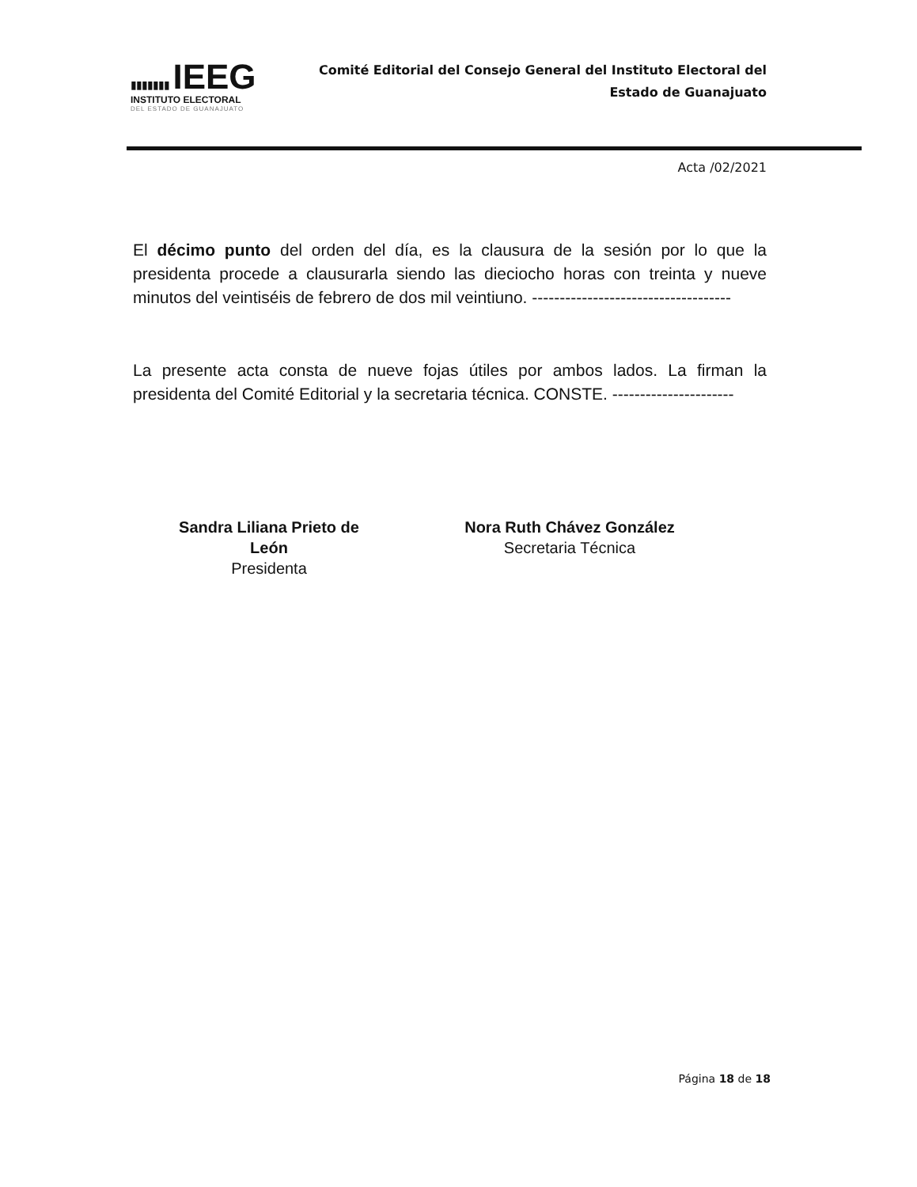▮▮▮▮▮▮▮ IEEG
INSTITUTO ELECTORAL
DEL ESTADO DE GUANAJUATO
Comité Editorial del Consejo General del Instituto Electoral del
Estado de Guanajuato
Acta /02/2021
El décimo punto del orden del día, es la clausura de la sesión por lo que la presidenta procede a clausurarla siendo las dieciocho horas con treinta y nueve minutos del veintiséis de febrero de dos mil veintiuno. ------------------------------------
La presente acta consta de nueve fojas útiles por ambos lados. La firman la presidenta del Comité Editorial y la secretaria técnica. CONSTE. ----------------------
Sandra Liliana Prieto de León
Presidenta
Nora Ruth Chávez González
Secretaria Técnica
Página 18 de 18